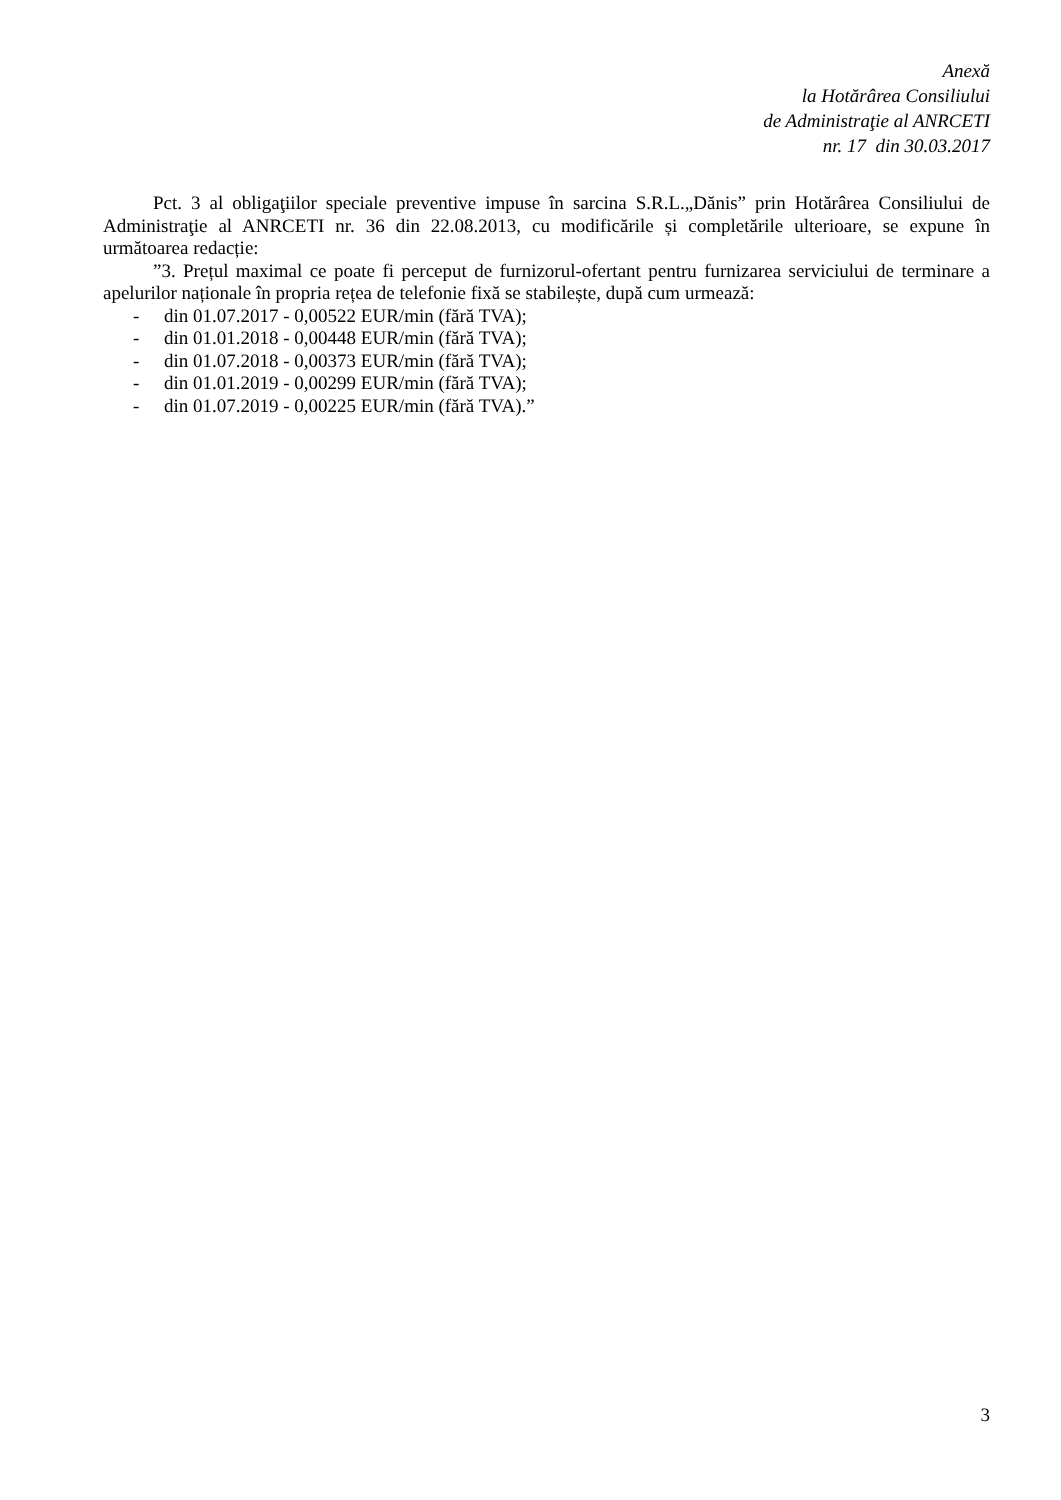Anexă
la Hotărârea Consiliului
de Administraţie al ANRCETI
nr. 17 din 30.03.2017
Pct. 3 al obligaţiilor speciale preventive impuse în sarcina S.R.L.„Dănis” prin Hotărârea Consiliului de Administraţie al ANRCETI nr. 36 din 22.08.2013, cu modificările și completările ulterioare, se expune în următoarea redacție:
”3. Prețul maximal ce poate fi perceput de furnizorul-ofertant pentru furnizarea serviciului de terminare a apelurilor naționale în propria rețea de telefonie fixă se stabilește, după cum urmează:
- din 01.07.2017 - 0,00522 EUR/min (fără TVA);
- din 01.01.2018 - 0,00448 EUR/min (fără TVA);
- din 01.07.2018 - 0,00373 EUR/min (fără TVA);
- din 01.01.2019 - 0,00299 EUR/min (fără TVA);
- din 01.07.2019 - 0,00225 EUR/min (fără TVA).”
3